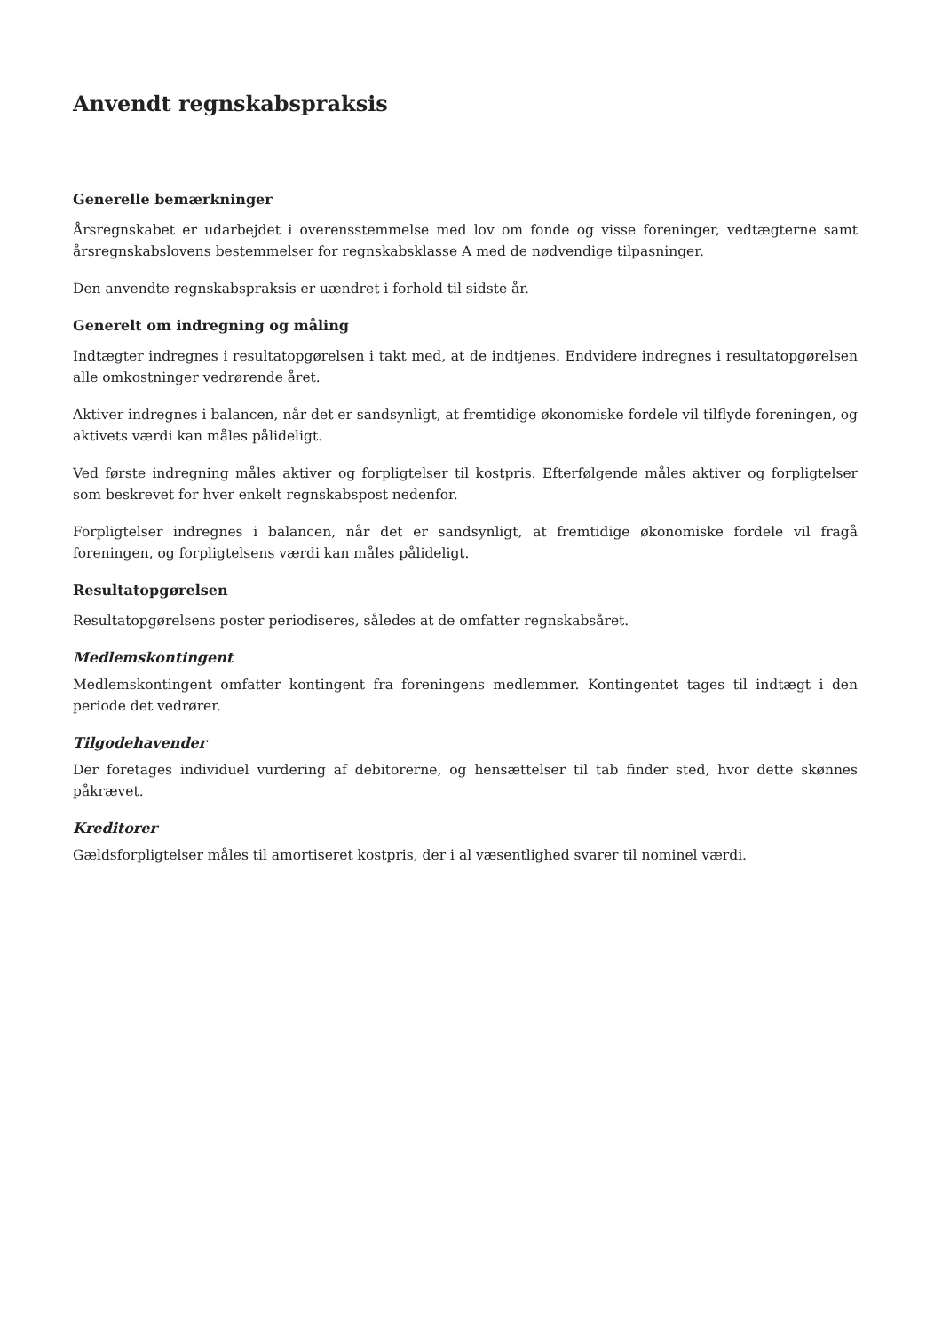Anvendt regnskabspraksis
Generelle bemærkninger
Årsregnskabet er udarbejdet i overensstemmelse med lov om fonde og visse foreninger, vedtægterne samt årsregnskabslovens bestemmelser for regnskabsklasse A med de nødvendige tilpasninger.
Den anvendte regnskabspraksis er uændret i forhold til sidste år.
Generelt om indregning og måling
Indtægter indregnes i resultatopgørelsen i takt med, at de indtjenes. Endvidere indregnes i resultatopgørelsen alle omkostninger vedrørende året.
Aktiver indregnes i balancen, når det er sandsynligt, at fremtidige økonomiske fordele vil tilflyde foreningen, og aktivets værdi kan måles pålideligt.
Ved første indregning måles aktiver og forpligtelser til kostpris. Efterfølgende måles aktiver og forpligtelser som beskrevet for hver enkelt regnskabspost nedenfor.
Forpligtelser indregnes i balancen, når det er sandsynligt, at fremtidige økonomiske fordele vil fragå foreningen, og forpligtelsens værdi kan måles pålideligt.
Resultatopgørelsen
Resultatopgørelsens poster periodiseres, således at de omfatter regnskabsåret.
Medlemskontingent
Medlemskontingent omfatter kontingent fra foreningens medlemmer. Kontingentet tages til indtægt i den periode det vedrører.
Tilgodehavender
Der foretages individuel vurdering af debitorerne, og hensættelser til tab finder sted, hvor dette skønnes påkrævet.
Kreditorer
Gældsforpligtelser måles til amortiseret kostpris, der i al væsentlighed svarer til nominel værdi.